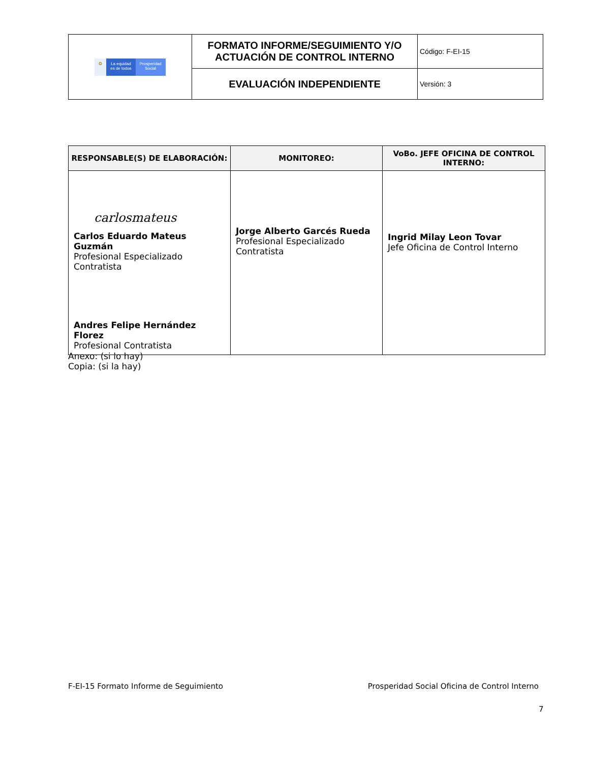| ✪ La equidad es de todos Prosperidad Social | FORMATO INFORME/SEGUIMIENTO Y/O ACTUACIÓN DE CONTROL INTERNO | Código: F-EI-15 |
| | EVALUACIÓN INDEPENDIENTE | Versión: 3 |
| RESPONSABLE(S) DE ELABORACIÓN: | MONITOREO: | VoBo. JEFE OFICINA DE CONTROL INTERNO: |
| --- | --- | --- |
| carlosmateus Carlos Eduardo Mateus Guzmán Profesional Especializado Contratista Andres Felipe Hernández Florez Profesional Contratista | Jorge Alberto Garcés Rueda Profesional Especializado Contratista | Ingrid Milay Leon Tovar Jefe Oficina de Control Interno |
Anexo: (si lo hay)
Copia: (si la hay)
F-EI-15 Formato Informe de Seguimiento Prosperidad Social Oficina de Control Interno
7